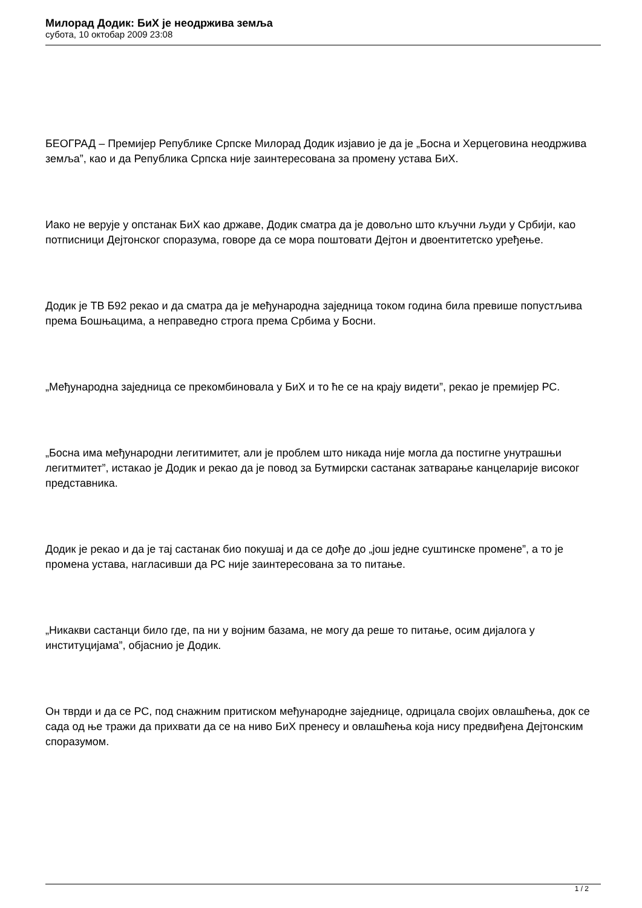Милорад Додик: БиХ је неодржива земља
субота, 10 октобар 2009 23:08
БЕОГРАД – Премијер Републике Српске Милорад Додик изјавио је да је „Босна и Херцеговина неодржива земља”, као и да Република Српска није заинтересована за промену устава БиХ.
Иако не верује у опстанак БиХ као државе, Додик сматра да је довољно што кључни људи у Србији, као потписници Дејтонског споразума, говоре да се мора поштовати Дејтон и двоентитетско уређење.
Додик је ТВ Б92 рекао и да сматра да је међународна заједница током година била превише попустљива према Бошњацима, а неправедно строга према Србима у Босни.
„Међународна заједница се прекомбиновала у БиХ и то ће се на крају видети”, рекао је премијер РС.
„Босна има међународни легитимитет, али је проблем што никада није могла да постигне унутрашњи легитмитет”, истакао је Додик и рекао да је повод за Бутмирски састанак затварање канцеларије високог представника.
Додик је рекао и да је тај састанак био покушај и да се дође до „још једне суштинске промене”, а то је промена устава, нагласивши да РС није заинтересована за то питање.
„Никакви састанци било где, па ни у војним базама, не могу да реше то питање, осим дијалога у институцијама”, објаснио је Додик.
Он тврди и да се РС, под снажним притиском међународне заједнице, одрицала својих овлашћења, док се сада од ње тражи да прихвати да се на ниво БиХ пренесу и овлашћења која нису предвиђена Дејтонским споразумом.
1 / 2